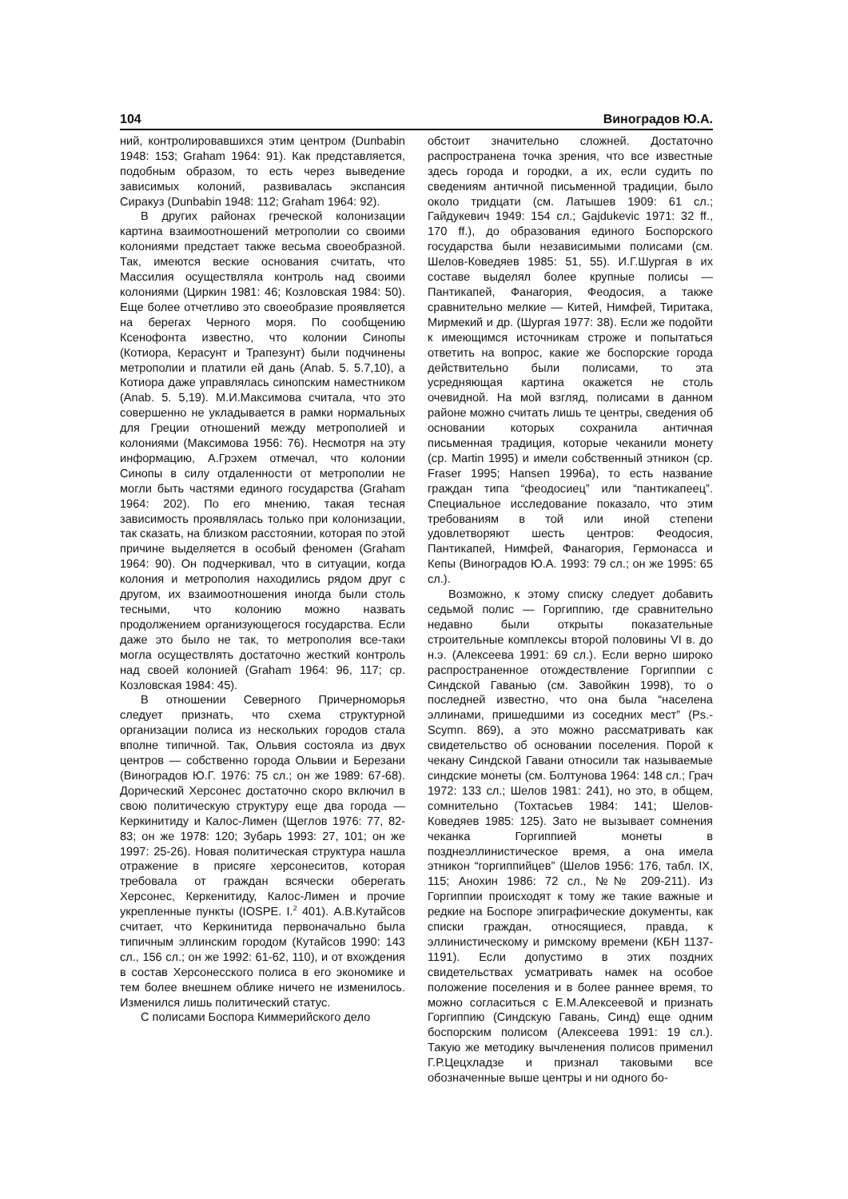104 Виноградов Ю.А.
ний, контролировавшихся этим центром (Dunbabin 1948: 153; Graham 1964: 91). Как представляется, подобным образом, то есть через выведение зависимых колоний, развивалась экспансия Сиракуз (Dunbabin 1948: 112; Graham 1964: 92).
В других районах греческой колонизации картина взаимоотношений метрополии со своими колониями предстает также весьма своеобразной. Так, имеются веские основания считать, что Массилия осуществляла контроль над своими колониями (Циркин 1981: 46; Козловская 1984: 50). Еще более отчетливо это своеобразие проявляется на берегах Черного моря. По сообщению Ксенофонта известно, что колонии Синопы (Котиора, Керасунт и Трапезунт) были подчинены метрополии и платили ей дань (Anab. 5. 5.7,10), а Котиора даже управлялась синопским наместником (Anab. 5. 5,19). М.И.Максимова считала, что это совершенно не укладывается в рамки нормальных для Греции отношений между метрополией и колониями (Максимова 1956: 76). Несмотря на эту информацию, А.Грэхем отмечал, что колонии Синопы в силу отдаленности от метрополии не могли быть частями единого государства (Graham 1964: 202). По его мнению, такая тесная зависимость проявлялась только при колонизации, так сказать, на близком расстоянии, которая по этой причине выделяется в особый феномен (Graham 1964: 90). Он подчеркивал, что в ситуации, когда колония и метрополия находились рядом друг с другом, их взаимоотношения иногда были столь тесными, что колонию можно назвать продолжением организующегося государства. Если даже это было не так, то метрополия все-таки могла осуществлять достаточно жесткий контроль над своей колонией (Graham 1964: 96, 117; ср. Козловская 1984: 45).
В отношении Северного Причерноморья следует признать, что схема структурной организации полиса из нескольких городов стала вполне типичной. Так, Ольвия состояла из двух центров — собственно города Ольвии и Березани (Виноградов Ю.Г. 1976: 75 сл.; он же 1989: 67-68). Дорический Херсонес достаточно скоро включил в свою политическую структуру еще два города — Керкинитиду и Калос-Лимен (Щеглов 1976: 77, 82-83; он же 1978: 120; Зубарь 1993: 27, 101; он же 1997: 25-26). Новая политическая структура нашла отражение в присяге херсонеситов, которая требовала от граждан всячески оберегать Херсонес, Керкенитиду, Калос-Лимен и прочие укрепленные пункты (IOSPE. I.<sup>2</sup> 401). А.В.Кутайсов считает, что Керкинитида первоначально была типичным эллинским городом (Кутайсов 1990: 143 сл., 156 сл.; он же 1992: 61-62, 110), и от вхождения в состав Херсонесского полиса в его экономике и тем более внешнем облике ничего не изменилось. Изменился лишь политический статус.
С полисами Боспора Киммерийского дело
обстоит значительно сложней. Достаточно распространена точка зрения, что все известные здесь города и городки, а их, если судить по сведениям античной письменной традиции, было около тридцати (см. Латышев 1909: 61 сл.; Гайдукевич 1949: 154 сл.; Gajdukevic 1971: 32 ff., 170 ff.), до образования единого Боспорского государства были независимыми полисами (см. Шелов-Коведяев 1985: 51, 55). И.Г.Шургая в их составе выделял более крупные полисы — Пантикапей, Фанагория, Феодосия, а также сравнительно мелкие — Китей, Нимфей, Тиритака, Мирмекий и др. (Шургая 1977: 38). Если же подойти к имеющимся источникам строже и попытаться ответить на вопрос, какие же боспорские города действительно были полисами, то эта усредняющая картина окажется не столь очевидной. На мой взгляд, полисами в данном районе можно считать лишь те центры, сведения об основании которых сохранила античная письменная традиция, которые чеканили монету (ср. Martin 1995) и имели собственный этникон (ср. Fraser 1995; Hansen 1996a), то есть название граждан типа “феодосиец” или “пантикапеец”. Специальное исследование показало, что этим требованиям в той или иной степени удовлетворяют шесть центров: Феодосия, Пантикапей, Нимфей, Фанагория, Гермонасса и Кепы (Виноградов Ю.А. 1993: 79 сл.; он же 1995: 65 сл.).
Возможно, к этому списку следует добавить седьмой полис — Горгиппию, где сравнительно недавно были открыты показательные строительные комплексы второй половины VI в. до н.э. (Алексеева 1991: 69 сл.). Если верно широко распространенное отождествление Горгиппии с Синдской Гаванью (см. Завойкин 1998), то о последней известно, что она была “населена эллинами, пришедшими из соседних мест” (Ps.-Scymn. 869), а это можно рассматривать как свидетельство об основании поселения. Порой к чекану Синдской Гавани относили так называемые синдские монеты (см. Болтунова 1964: 148 сл.; Грач 1972: 133 сл.; Шелов 1981: 241), но это, в общем, сомнительно (Тохтасьев 1984: 141; Шелов-Коведяев 1985: 125). Зато не вызывает сомнения чеканка Горгиппией монеты в позднеэллинистическое время, а она имела этникон “горгиппийцев” (Шелов 1956: 176, табл. IX, 115; Анохин 1986: 72 сл., №№ 209-211). Из Горгиппии происходят к тому же такие важные и редкие на Боспоре эпиграфические документы, как списки граждан, относящиеся, правда, к эллинистическому и римскому времени (КБН 1137-1191). Если допустимо в этих поздних свидетельствах усматривать намек на особое положение поселения и в более раннее время, то можно согласиться с Е.М.Алексеевой и признать Горгиппию (Синдскую Гавань, Синд) еще одним боспорским полисом (Алексеева 1991: 19 сл.). Такую же методику вычленения полисов применил Г.Р.Цецхладзе и признал таковыми все обозначенные выше центры и ни одного бо-